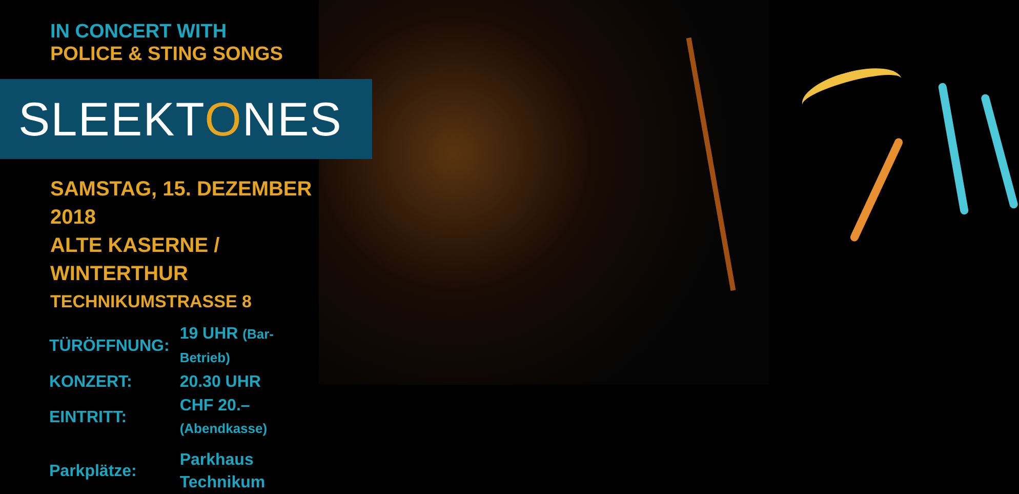IN CONCERT WITH
POLICE & STING SONGS
SLEEKTONES
SAMSTAG, 15. DEZEMBER 2018
ALTE KASERNE / WINTERTHUR
TECHNIKUMSTRASSE 8
| TÜRÖFFNUNG: | 19 UHR (Bar-Betrieb) |
| KONZERT: | 20.30 UHR |
| EINTRITT: | CHF 20.– (Abendkasse) |
| Parkplätze: | Parkhaus Technikum |